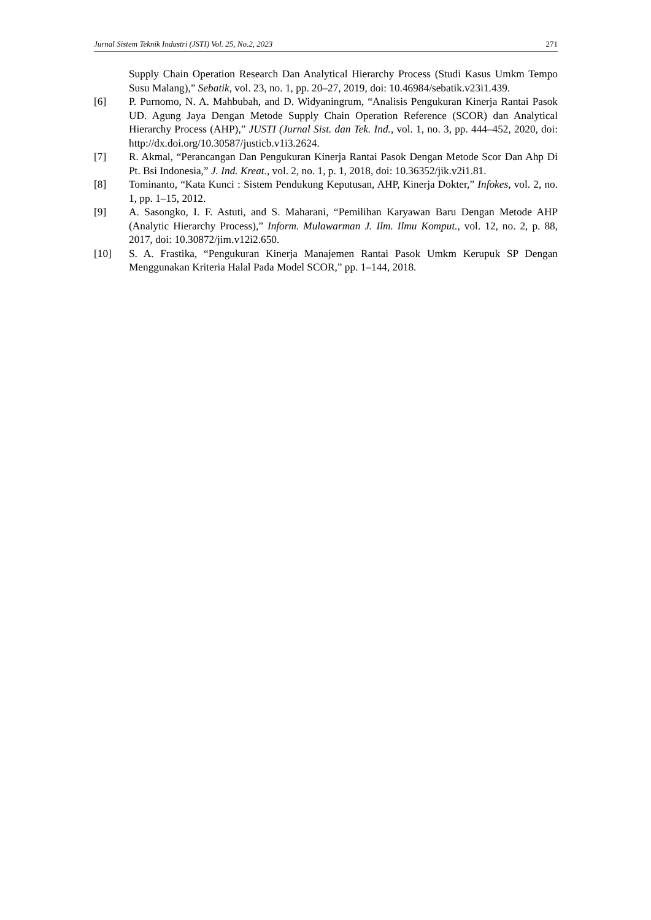Jurnal Sistem Teknik Industri (JSTI) Vol. 25, No.2, 2023 271
Supply Chain Operation Research Dan Analytical Hierarchy Process (Studi Kasus Umkm Tempo Susu Malang),” Sebatik, vol. 23, no. 1, pp. 20–27, 2019, doi: 10.46984/sebatik.v23i1.439.
[6] P. Purnomo, N. A. Mahbubah, and D. Widyaningrum, “Analisis Pengukuran Kinerja Rantai Pasok UD. Agung Jaya Dengan Metode Supply Chain Operation Reference (SCOR) dan Analytical Hierarchy Process (AHP),” JUSTI (Jurnal Sist. dan Tek. Ind., vol. 1, no. 3, pp. 444–452, 2020, doi: http://dx.doi.org/10.30587/justicb.v1i3.2624.
[7] R. Akmal, “Perancangan Dan Pengukuran Kinerja Rantai Pasok Dengan Metode Scor Dan Ahp Di Pt. Bsi Indonesia,” J. Ind. Kreat., vol. 2, no. 1, p. 1, 2018, doi: 10.36352/jik.v2i1.81.
[8] Tominanto, “Kata Kunci : Sistem Pendukung Keputusan, AHP, Kinerja Dokter,” Infokes, vol. 2, no. 1, pp. 1–15, 2012.
[9] A. Sasongko, I. F. Astuti, and S. Maharani, “Pemilihan Karyawan Baru Dengan Metode AHP (Analytic Hierarchy Process),” Inform. Mulawarman J. Ilm. Ilmu Komput., vol. 12, no. 2, p. 88, 2017, doi: 10.30872/jim.v12i2.650.
[10] S. A. Frastika, “Pengukuran Kinerja Manajemen Rantai Pasok Umkm Kerupuk SP Dengan Menggunakan Kriteria Halal Pada Model SCOR,” pp. 1–144, 2018.